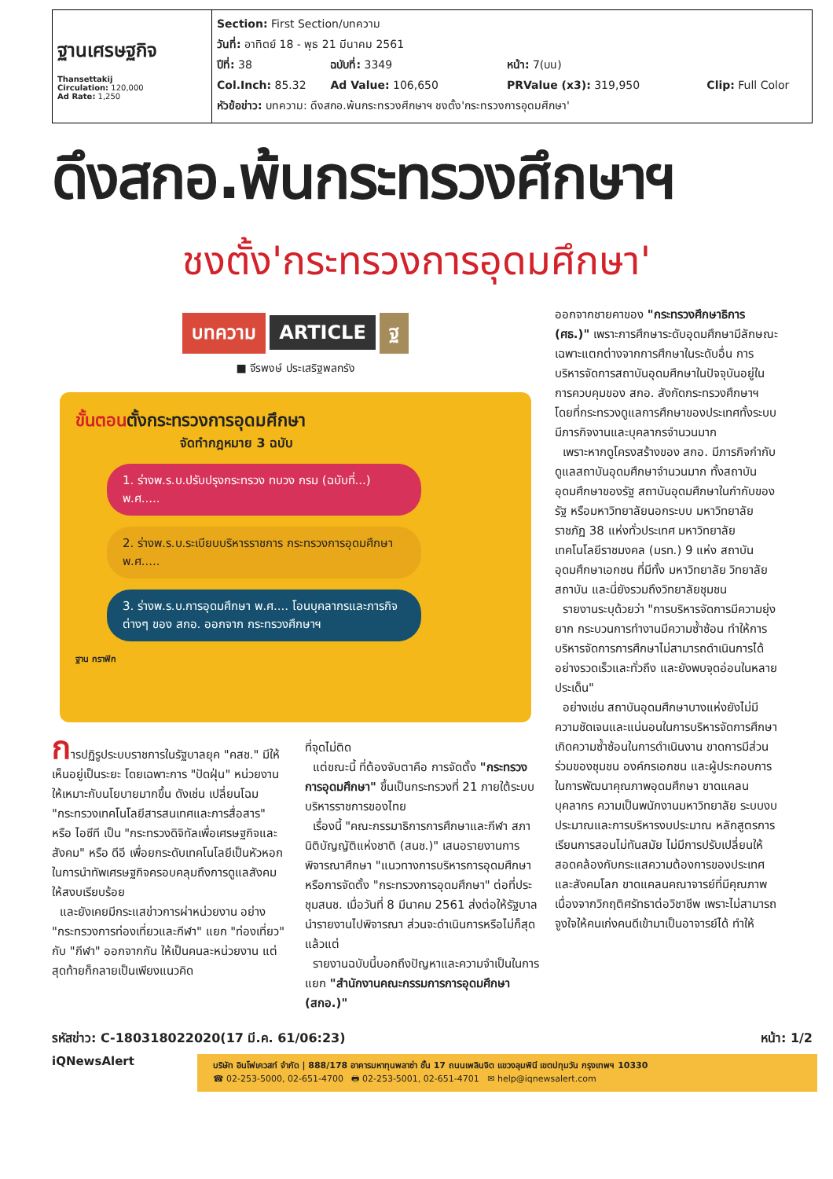ฐานเศรษฐกิจ
Thansettakij
Circulation: 120,000
Ad Rate: 1,250
Section: First Section/บทความ
วันที่: อาทิตย์ 18 - พุธ 21 มีนาคม 2561
ปีที่: 38 ฉบับที่: 3349 หน้า: 7(บน)
Col.Inch: 85.32 Ad Value: 106,650 PRValue (x3): 319,950 Clip: Full Color
หัวข้อข่าว: บทความ: ดึงสกอ.พ้นกระทรวงศึกษาฯ ชงตั้ง'กระทรวงการอุดมศึกษา'
ดึงสกอ.พ้นกระทรวงศึกษาฯ
ชงตั้ง'กระทรวงการอุดมศึกษา'
บทความ ARTICLE ฐ
■ จีรพงษ์ ประเสริฐพลกรัง
ขั้นตอนตั้งกระทรวงการอุดมศึกษา
จัดทำกฎหมาย 3 ฉบับ
1. ร่างพ.ร.บ.ปรับปรุงกระทรวง ทบวง กรม (ฉบับที่...) พ.ศ.....
2. ร่างพ.ร.บ.ระเบียบบริหารราชการ กระทรวงการอุดมศึกษา พ.ศ.....
3. ร่างพ.ร.บ.การอุดมศึกษา พ.ศ.... โอนบุคลากรและภารกิจต่างๆ ของ สกอ. ออกจาก กระทรวงศึกษาฯ
ฐาน กราฟิก
การปฏิรูประบบราชการในรัฐบาลยุค "คสช." มีให้เห็นอยู่เป็นระยะ โดยเฉพาะการ "ปัดฝุ่น" หน่วยงานให้เหมาะกับนโยบายมากขึ้น ดังเช่น เปลี่ยนโฉม "กระทรวงเทคโนโลยีสารสนเทศและการสื่อสาร" หรือ ไอซีที เป็น "กระทรวงดิจิทัลเพื่อเศรษฐกิจและสังคม" หรือ ดีอี เพื่อยกระดับเทคโนโลยีเป็นหัวหอกในการนำทัพเศรษฐกิจครอบคลุมถึงการดูแลสังคมให้สงบเรียบร้อย
และยังเคยมีกระแสข่าวการผ่าหน่วยงาน อย่าง "กระทรวงการท่องเที่ยวและกีฬา" แยก "ท่องเที่ยว" กับ "กีฬา" ออกจากกัน ให้เป็นคนละหน่วยงาน แต่สุดท้ายก็กลายเป็นเพียงแนวคิด
ที่จุดไม่ติด
แต่ขณะนี้ ที่ต้องจับตาคือ การจัดตั้ง "กระทรวงการอุดมศึกษา" ขึ้นเป็นกระทรวงที่ 21 ภายใต้ระบบบริหารราชการของไทย
เรื่องนี้ "คณะกรรมาธิการการศึกษาและกีฬา สภานิติบัญญัติแห่งชาติ (สนช.)" เสนอรายงานการพิจารณาศึกษา "แนวทางการบริหารการอุดมศึกษา หรือการจัดตั้ง "กระทรวงการอุดมศึกษา" ต่อที่ประชุมสนช. เมื่อวันที่ 8 มีนาคม 2561 ส่งต่อให้รัฐบาลนำรายงานไปพิจารณา ส่วนจะดำเนินการหรือไม่ก็สุดแล้วแต่
รายงานฉบับนี้บอกถึงปัญหาและความจำเป็นในการแยก "สำนักงานคณะกรรมการการอุดมศึกษา (สกอ.)"
ออกจากชายคาของ "กระทรวงศึกษาธิการ (ศธ.)" เพราะการศึกษาระดับอุดมศึกษามีลักษณะเฉพาะแตกต่างจากการศึกษาในระดับอื่น การบริหารจัดการสถาบันอุดมศึกษาในปัจจุบันอยู่ในการควบคุมของ สกอ. สังกัดกระทรวงศึกษาฯ โดยที่กระทรวงดูแลการศึกษาของประเทศทั้งระบบ มีภารกิจงานและบุคลากรจำนวนมาก
เพราะหากดูโครงสร้างของ สกอ. มีภารกิจกำกับดูแลสถาบันอุดมศึกษาจำนวนมาก ทั้งสถาบันอุดมศึกษาของรัฐ สถาบันอุดมศึกษาในกำกับของรัฐ หรือมหาวิทยาลัยนอกระบบ มหาวิทยาลัยราชภัฏ 38 แห่งทั่วประเทศ มหาวิทยาลัยเทคโนโลยีราชมงคล (มรท.) 9 แห่ง สถาบันอุดมศึกษาเอกชน ที่มีทั้ง มหาวิทยาลัย วิทยาลัย สถาบัน และนี่ยังรวมถึงวิทยาลัยชุมชน
รายงานระบุด้วยว่า "การบริหารจัดการมีความยุ่งยาก กระบวนการทำงานมีความซ้ำซ้อน ทำให้การบริหารจัดการการศึกษาไม่สามารถดำเนินการได้อย่างรวดเร็วและทั่วถึง และยังพบจุดอ่อนในหลายประเด็น"
อย่างเช่น สถาบันอุดมศึกษาบางแห่งยังไม่มีความชัดเจนและแน่นอนในการบริหารจัดการศึกษา เกิดความซ้ำซ้อนในการดำเนินงาน ขาดการมีส่วนร่วมของชุมชน องค์กรเอกชน และผู้ประกอบการในการพัฒนาคุณภาพอุดมศึกษา ขาดแคลนบุคลากร ความเป็นพนักงานมหาวิทยาลัย ระบบงบประมาณและการบริหารงบประมาณ หลักสูตรการเรียนการสอนไม่ทันสมัย ไม่มีการปรับเปลี่ยนให้สอดคล้องกับกระแสความต้องการของประเทศและสังคมโลก ขาดแคลนคณาจารย์ที่มีคุณภาพ เนื่องจากวิกฤติศรัทธาต่อวิชาชีพ เพราะไม่สามารถจูงใจให้คนเก่งคนดีเข้ามาเป็นอาจารย์ได้ ทำให้
รหัสข่าว: C-180318022020(17 มี.ค. 61/06:23) หน้า: 1/2
iQNewsAlert
บริษัท อินโฟเควสท์ จำกัด | 888/178 อาคารมหาทุนพลาซ่า ชั้น 17 ถนนเพลินจิต แขวงลุมพินี เขตปทุมวัน กรุงเทพฯ 10330
☎ 02-253-5000, 02-651-4700 🖶 02-253-5001, 02-651-4701 ✉ help@iqnewsalert.com